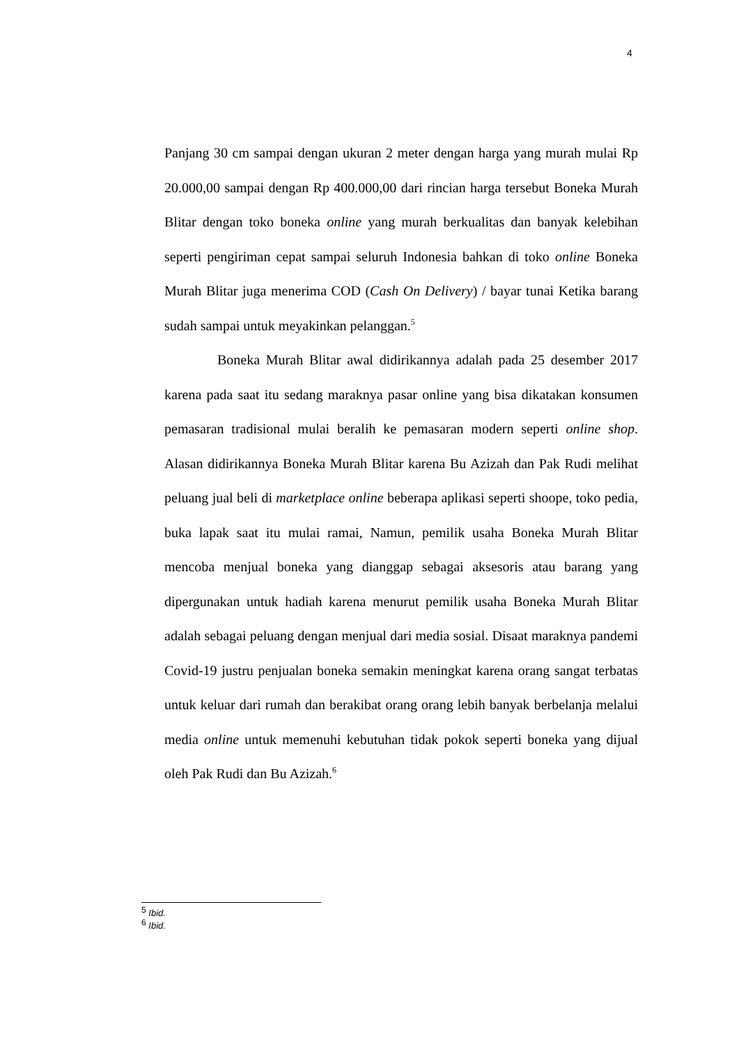4
Panjang 30 cm sampai dengan ukuran 2 meter dengan harga yang murah mulai Rp 20.000,00 sampai dengan Rp 400.000,00 dari rincian harga tersebut Boneka Murah Blitar dengan toko boneka online yang murah berkualitas dan banyak kelebihan seperti pengiriman cepat sampai seluruh Indonesia bahkan di toko online Boneka Murah Blitar juga menerima COD (Cash On Delivery) / bayar tunai Ketika barang sudah sampai untuk meyakinkan pelanggan.<sup>5</sup>
Boneka Murah Blitar awal didirikannya adalah pada 25 desember 2017 karena pada saat itu sedang maraknya pasar online yang bisa dikatakan konsumen pemasaran tradisional mulai beralih ke pemasaran modern seperti online shop. Alasan didirikannya Boneka Murah Blitar karena Bu Azizah dan Pak Rudi melihat peluang jual beli di marketplace online beberapa aplikasi seperti shoope, toko pedia, buka lapak saat itu mulai ramai, Namun, pemilik usaha Boneka Murah Blitar mencoba menjual boneka yang dianggap sebagai aksesoris atau barang yang dipergunakan untuk hadiah karena menurut pemilik usaha Boneka Murah Blitar adalah sebagai peluang dengan menjual dari media sosial. Disaat maraknya pandemi Covid-19 justru penjualan boneka semakin meningkat karena orang sangat terbatas untuk keluar dari rumah dan berakibat orang orang lebih banyak berbelanja melalui media online untuk memenuhi kebutuhan tidak pokok seperti boneka yang dijual oleh Pak Rudi dan Bu Azizah.<sup>6</sup>
<sup>5</sup> Ibid.
<sup>6</sup> Ibid.